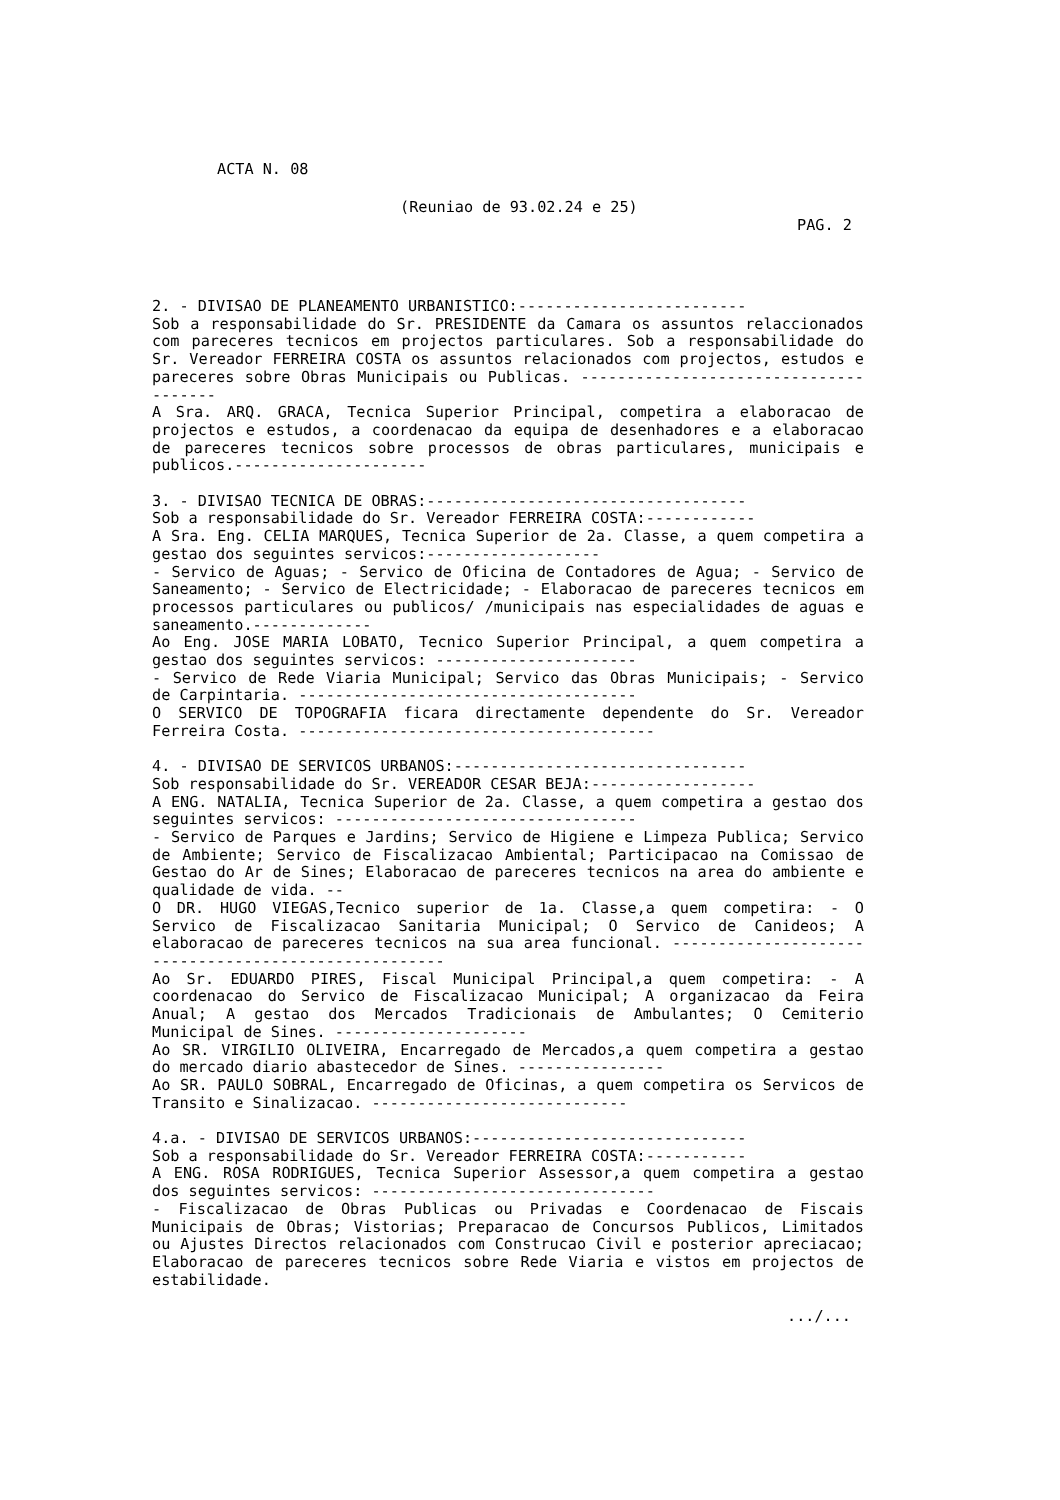ACTA N. 08
(Reuniao de 93.02.24 e 25)
PAG. 2
2. - DIVISAO DE PLANEAMENTO URBANISTICO:-------------------------
Sob a responsabilidade do Sr. PRESIDENTE da Camara os assuntos relaccionados com pareceres tecnicos em projectos particulares. Sob a responsabilidade do Sr. Vereador FERREIRA COSTA os assuntos relacionados com projectos, estudos e pareceres sobre Obras Municipais ou Publicas. --------------------------------------
A Sra. ARQ. GRACA, Tecnica Superior Principal, competira a elaboracao de projectos e estudos, a coordenacao da equipa de desenhadores e a elaboracao de pareceres tecnicos sobre processos de obras particulares, municipais e publicos.---------------------
3. - DIVISAO TECNICA DE OBRAS:-----------------------------------
Sob a responsabilidade do Sr. Vereador FERREIRA COSTA:------------
A Sra. Eng. CELIA MARQUES, Tecnica Superior de 2a. Classe, a quem competira a gestao dos seguintes servicos:-------------------
- Servico de Aguas; - Servico de Oficina de Contadores de Agua; - Servico de Saneamento; - Servico de Electricidade; - Elaboracao de pareceres tecnicos em processos particulares ou publicos/ /municipais nas especialidades de aguas e saneamento.-------------
Ao Eng. JOSE MARIA LOBATO, Tecnico Superior Principal, a quem competira a gestao dos seguintes servicos: ----------------------
- Servico de Rede Viaria Municipal; Servico das Obras Municipais; - Servico de Carpintaria. -------------------------------------
O SERVICO DE TOPOGRAFIA ficara directamente dependente do Sr. Vereador Ferreira Costa. ---------------------------------------
4. - DIVISAO DE SERVICOS URBANOS:--------------------------------
Sob responsabilidade do Sr. VEREADOR CESAR BEJA:------------------
A ENG. NATALIA, Tecnica Superior de 2a. Classe, a quem competira a gestao dos seguintes servicos: ---------------------------------
- Servico de Parques e Jardins; Servico de Higiene e Limpeza Publica; Servico de Ambiente; Servico de Fiscalizacao Ambiental; Participacao na Comissao de Gestao do Ar de Sines; Elaboracao de pareceres tecnicos na area do ambiente e qualidade de vida. --
O DR. HUGO VIEGAS,Tecnico superior de 1a. Classe,a quem competira: - O Servico de Fiscalizacao Sanitaria Municipal; O Servico de Canideos; A elaboracao de pareceres tecnicos na sua area funcional. -----------------------------------------------------
Ao Sr. EDUARDO PIRES, Fiscal Municipal Principal,a quem competira: - A coordenacao do Servico de Fiscalizacao Municipal; A organizacao da Feira Anual; A gestao dos Mercados Tradicionais de Ambulantes; O Cemiterio Municipal de Sines. ---------------------
Ao SR. VIRGILIO OLIVEIRA, Encarregado de Mercados,a quem competira a gestao do mercado diario abastecedor de Sines. ----------------
Ao SR. PAULO SOBRAL, Encarregado de Oficinas, a quem competira os Servicos de Transito e Sinalizacao. ----------------------------
4.a. - DIVISAO DE SERVICOS URBANOS:------------------------------
Sob a responsabilidade do Sr. Vereador FERREIRA COSTA:-----------
A ENG. ROSA RODRIGUES, Tecnica Superior Assessor,a quem competira a gestao dos seguintes servicos: -------------------------------
- Fiscalizacao de Obras Publicas ou Privadas e Coordenacao de Fiscais Municipais de Obras; Vistorias; Preparacao de Concursos Publicos, Limitados ou Ajustes Directos relacionados com Construcao Civil e posterior apreciacao; Elaboracao de pareceres tecnicos sobre Rede Viaria e vistos em projectos de estabilidade.
.../...